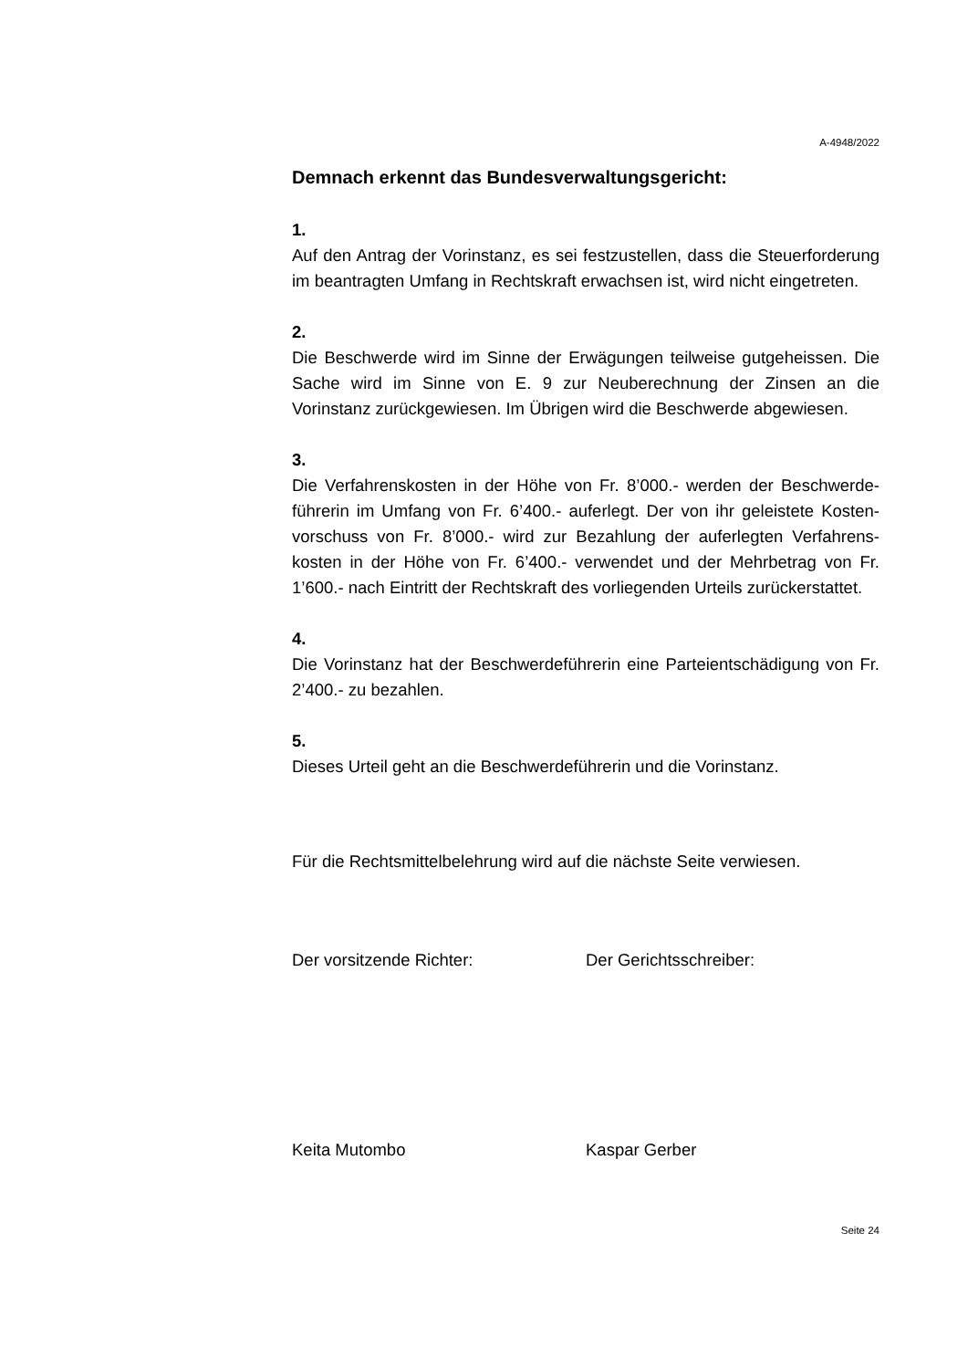A-4948/2022
Demnach erkennt das Bundesverwaltungsgericht:
1.
Auf den Antrag der Vorinstanz, es sei festzustellen, dass die Steuerforde­rung im beantragten Umfang in Rechtskraft erwachsen ist, wird nicht ein­getreten.
2.
Die Beschwerde wird im Sinne der Erwägungen teilweise gutgeheissen. Die Sache wird im Sinne von E. 9 zur Neuberechnung der Zinsen an die Vorinstanz zurückgewiesen. Im Übrigen wird die Beschwerde abgewiesen.
3.
Die Verfahrenskosten in der Höhe von Fr. 8’000.- werden der Beschwerde­führerin im Umfang von Fr. 6’400.- auferlegt. Der von ihr geleistete Kosten­vorschuss von Fr. 8’000.- wird zur Bezahlung der auferlegten Verfahrens­kosten in der Höhe von Fr. 6’400.- verwendet und der Mehrbetrag von Fr. 1’600.- nach Eintritt der Rechtskraft des vorliegenden Urteils zurücker­stattet.
4.
Die Vorinstanz hat der Beschwerdeführerin eine Parteientschädigung von Fr. 2’400.- zu bezahlen.
5.
Dieses Urteil geht an die Beschwerdeführerin und die Vorinstanz.
Für die Rechtsmittelbelehrung wird auf die nächste Seite verwiesen.
Der vorsitzende Richter: Der Gerichtsschreiber:
Keita Mutombo Kaspar Gerber
Seite 24